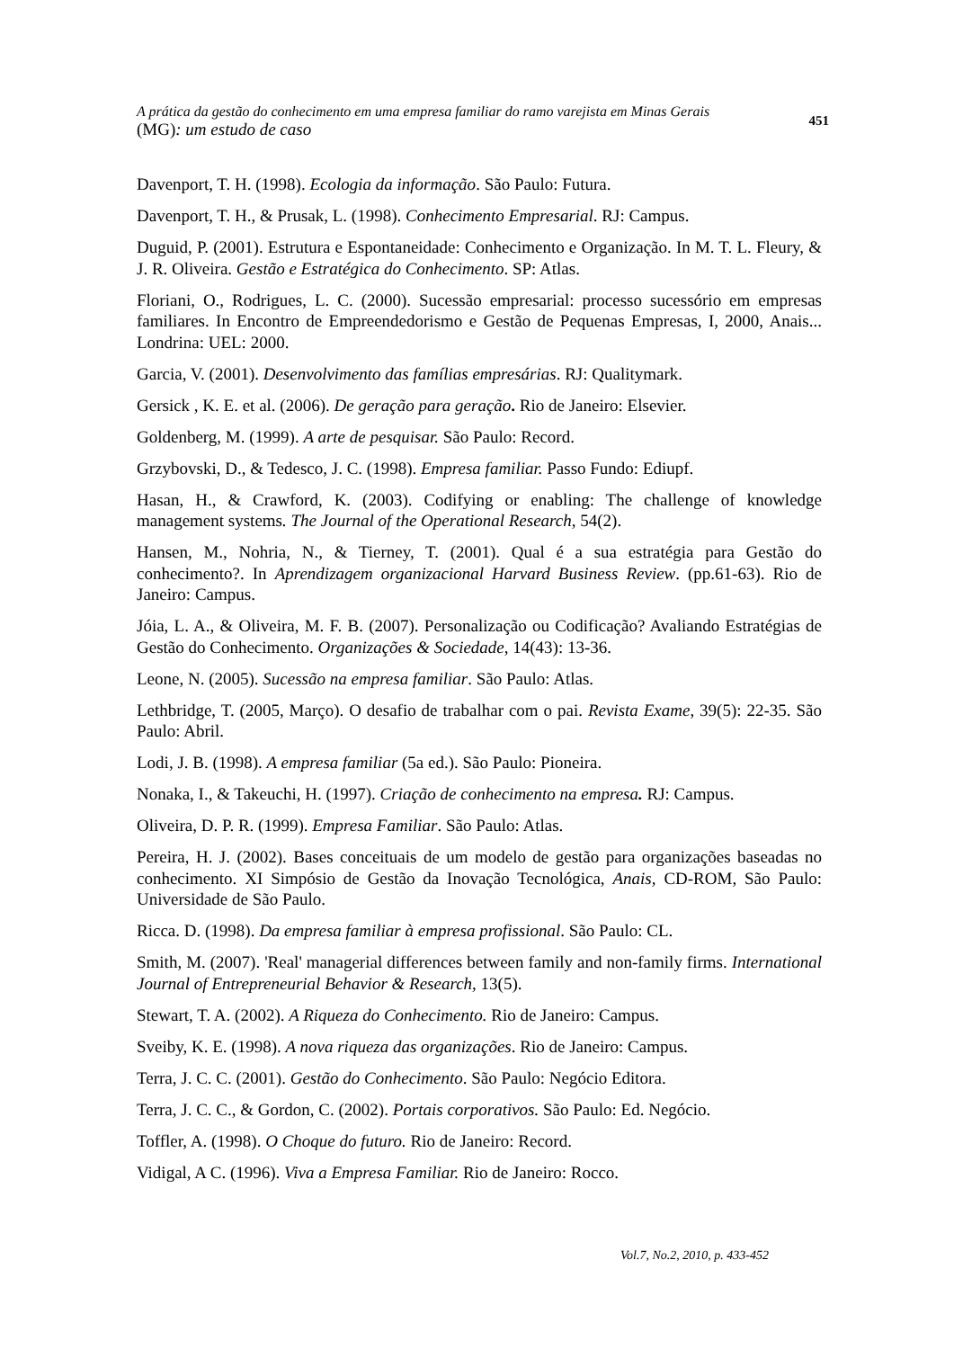A prática da gestão do conhecimento em uma empresa familiar do ramo varejista em Minas Gerais
(MG): um estudo de caso
451
Davenport, T. H. (1998). Ecologia da informação. São Paulo: Futura.
Davenport, T. H., & Prusak, L. (1998). Conhecimento Empresarial. RJ: Campus.
Duguid, P. (2001). Estrutura e Espontaneidade: Conhecimento e Organização. In M. T. L. Fleury, & J. R. Oliveira. Gestão e Estratégica do Conhecimento. SP: Atlas.
Floriani, O., Rodrigues, L. C. (2000). Sucessão empresarial: processo sucessório em empresas familiares. In Encontro de Empreendedorismo e Gestão de Pequenas Empresas, I, 2000, Anais... Londrina: UEL: 2000.
Garcia, V. (2001). Desenvolvimento das famílias empresárias. RJ: Qualitymark.
Gersick , K. E. et al. (2006). De geração para geração. Rio de Janeiro: Elsevier.
Goldenberg, M. (1999). A arte de pesquisar. São Paulo: Record.
Grzybovski, D., & Tedesco, J. C. (1998). Empresa familiar. Passo Fundo: Ediupf.
Hasan, H., & Crawford, K. (2003). Codifying or enabling: The challenge of knowledge management systems. The Journal of the Operational Research, 54(2).
Hansen, M., Nohria, N., & Tierney, T. (2001). Qual é a sua estratégia para Gestão do conhecimento?. In Aprendizagem organizacional Harvard Business Review. (pp.61-63). Rio de Janeiro: Campus.
Jóia, L. A., & Oliveira, M. F. B. (2007). Personalização ou Codificação? Avaliando Estratégias de Gestão do Conhecimento. Organizações & Sociedade, 14(43): 13-36.
Leone, N. (2005). Sucessão na empresa familiar. São Paulo: Atlas.
Lethbridge, T. (2005, Março). O desafio de trabalhar com o pai. Revista Exame, 39(5): 22-35. São Paulo: Abril.
Lodi, J. B. (1998). A empresa familiar (5a ed.). São Paulo: Pioneira.
Nonaka, I., & Takeuchi, H. (1997). Criação de conhecimento na empresa. RJ: Campus.
Oliveira, D. P. R. (1999). Empresa Familiar. São Paulo: Atlas.
Pereira, H. J. (2002). Bases conceituais de um modelo de gestão para organizações baseadas no conhecimento. XI Simpósio de Gestão da Inovação Tecnológica, Anais, CD-ROM, São Paulo: Universidade de São Paulo.
Ricca. D. (1998). Da empresa familiar à empresa profissional. São Paulo: CL.
Smith, M. (2007). 'Real' managerial differences between family and non-family firms. International Journal of Entrepreneurial Behavior & Research, 13(5).
Stewart, T. A. (2002). A Riqueza do Conhecimento. Rio de Janeiro: Campus.
Sveiby, K. E. (1998). A nova riqueza das organizações. Rio de Janeiro: Campus.
Terra, J. C. C. (2001). Gestão do Conhecimento. São Paulo: Negócio Editora.
Terra, J. C. C., & Gordon, C. (2002). Portais corporativos. São Paulo: Ed. Negócio.
Toffler, A. (1998). O Choque do futuro. Rio de Janeiro: Record.
Vidigal, A C. (1996). Viva a Empresa Familiar. Rio de Janeiro: Rocco.
Vol.7, No.2, 2010, p. 433-452